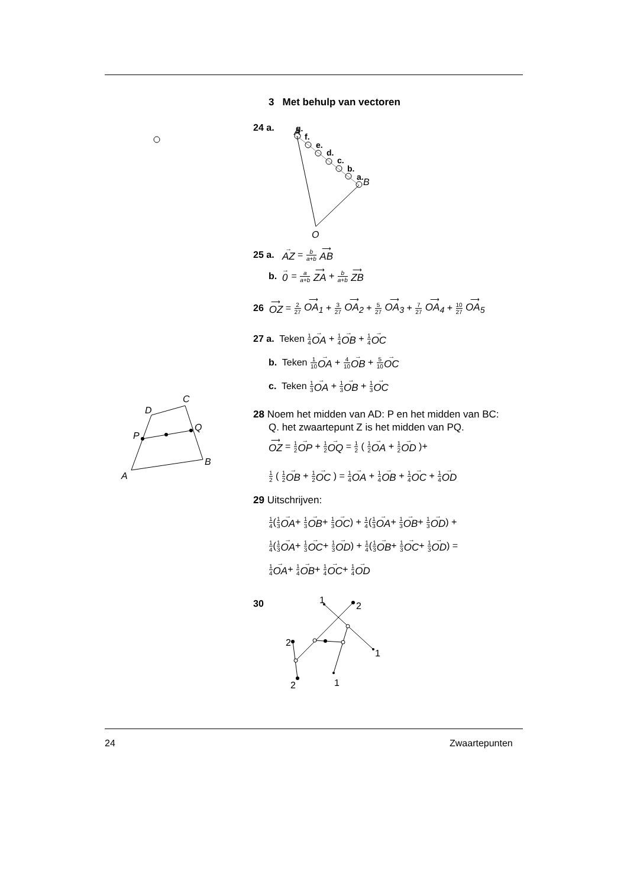g.
f.
e.
d.
c.
b.
a.
B
A
O
A
B
C
D
P
Q
1
2
1
1
2
2
3 Met behulp van vectoren
24 a.
25 a. → AZ = b a+b ⟶ AB
b. → 0 = a a+b ⟶ ZA + b a+b ⟶ ZB
26 ⟶ OZ = 2 27 ⟶ OA<sub>1</sub> + 3 27 ⟶ OA<sub>2</sub> + 5 27 ⟶ OA<sub>3</sub> + 7 27 ⟶ OA<sub>4</sub> + 10 27 ⟶ OA<sub>5</sub>
27 a. Teken 1 4→ OA + 1 4→ OB + 1 4→ OC
b. Teken 1 10→ OA + 4 10→ OB + 5 10→ OC
c. Teken 1 3→ OA + 1 3→ OB + 1 3→ OC
28 Noem het midden van AD: P en het midden van BC:
Q. het zwaartepunt Z is het midden van PQ.
⟶ OZ = 1 2→ OP + 1 2→ OQ = 1 2 ( 1 2→ OA + 1 2→ OD )+
1 2 ( 1 2→ OB + 1 2→ OC ) = 1 4→ OA + 1 4→ OB + 1 4→ OC + 1 4→ OD
29 Uitschrijven:
1 4(1 3→ OA+ 1 3→ OB+ 1 3→ OC) + 1 4(1 3→ OA+ 1 3→ OB+ 1 3→ OD) +
1 4(1 3→ OA+ 1 3→ OC+ 1 3→ OD) + 1 4(1 3→ OB+ 1 3→ OC+ 1 3→ OD) =
1 4→ OA+ 1 4→ OB+ 1 4→ OC+ 1 4→ OD
30
24 Zwaartepunten